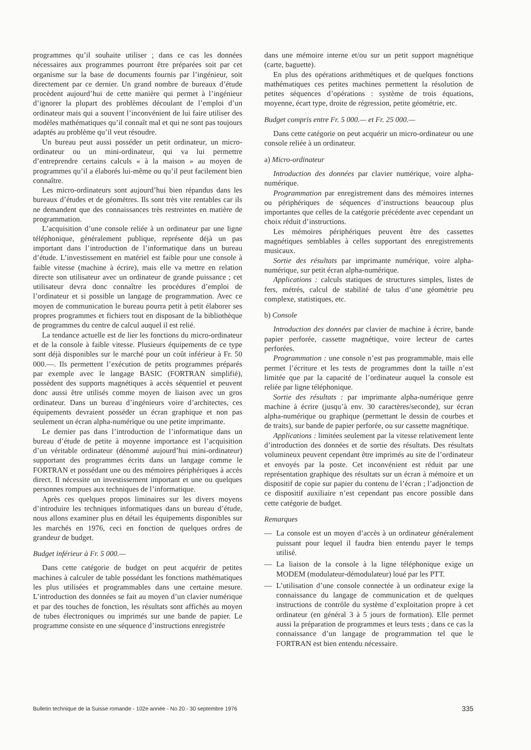programmes qu’il souhaite utiliser ; dans ce cas les données nécessaires aux programmes pourront être préparées soit par cet organisme sur la base de documents fournis par l’ingénieur, soit directement par ce dernier. Un grand nombre de bureaux d’étude procèdent aujourd’hui de cette manière qui permet à l’ingénieur d’ignorer la plupart des problèmes découlant de l’emploi d’un ordinateur mais qui a souvent l’inconvénient de lui faire utiliser des modèles mathématiques qu’il connaît mal et qui ne sont pas toujours adaptés au problème qu’il veut résoudre.
Un bureau peut aussi posséder un petit ordinateur, un micro-ordinateur ou un mini-ordinateur, qui va lui permettre d’entreprendre certains calculs « à la maison » au moyen de programmes qu’il a élaborés lui-même ou qu’il peut facilement bien connaître.
Les micro-ordinateurs sont aujourd’hui bien répandus dans les bureaux d’études et de géomètres. Ils sont très vite rentables car ils ne demandent que des connaissances très restreintes en matière de programmation.
L’acquisition d’une console reliée à un ordinateur par une ligne téléphonique, généralement publique, représente déjà un pas important dans l’introduction de l’informatique dans un bureau d’étude. L’investissement en matériel est faible pour une console à faible vitesse (machine à écrire), mais elle va mettre en relation directe son utilisateur avec un ordinateur de grande puissance ; cet utilisateur devra donc connaître les procédures d’emploi de l’ordinateur et si possible un langage de programmation. Avec ce moyen de communication le bureau pourra petit à petit élaborer ses propres programmes et fichiers tout en disposant de la bibliothèque de programmes du centre de calcul auquel il est relié.
La tendance actuelle est de lier les fonctions du micro-ordinateur et de la console à faible vitesse. Plusieurs équipements de ce type sont déjà disponibles sur le marché pour un coût inférieur à Fr. 50 000.—. Ils permettent l’exécution de petits programmes préparés par exemple avec le langage BASIC (FORTRAN simplifié), possèdent des supports magnétiques à accès séquentiel et peuvent donc aussi être utilisés comme moyen de liaison avec un gros ordinateur. Dans un bureau d’ingénieurs voire d’architectes, ces équipements devraient posséder un écran graphique et non pas seulement un écran alpha-numérique ou une petite imprimante.
Le dernier pas dans l’introduction de l’informatique dans un bureau d’étude de petite à moyenne importance est l’acquisition d’un véritable ordinateur (dénommé aujourd’hui mini-ordinateur) supportant des programmes écrits dans un langage comme le FORTRAN et possédant une ou des mémoires périphériques à accès direct. Il nécessite un investissement important et une ou quelques personnes rompues aux techniques de l’informatique.
Après ces quelques propos liminaires sur les divers moyens d’introduire les techniques informatiques dans un bureau d’étude, nous allons examiner plus en détail les équipements disponibles sur les marchés en 1976, ceci en fonction de quelques ordres de grandeur de budget.
Budget inférieur à Fr. 5 000.—
Dans cette catégorie de budget on peut acquérir de petites machines à calculer de table possédant les fonctions mathématiques les plus utilisées et programmables dans une certaine mesure. L’introduction des données se fait au moyen d’un clavier numérique et par des touches de fonction, les résultats sont affichés au moyen de tubes électroniques ou imprimés sur une bande de papier. Le programme consiste en une séquence d’instructions enregistrée
dans une mémoire interne et/ou sur un petit support magnétique (carte, baguette).
En plus des opérations arithmétiques et de quelques fonctions mathématiques ces petites machines permettent la résolution de petites séquences d’opérations : système de trois équations, moyenne, écart type, droite de régression, petite géométrie, etc.
Budget compris entre Fr. 5 000.— et Fr. 25 000.—
Dans cette catégorie on peut acquérir un micro-ordinateur ou une console reliée à un ordinateur.
a) Micro-ordinateur
Introduction des données par clavier numérique, voire alpha-numérique.
Programmation par enregistrement dans des mémoires internes ou périphériques de séquences d’instructions beaucoup plus importantes que celles de la catégorie précédente avec cependant un choix réduit d’instructions.
Les mémoires périphériques peuvent être des cassettes magnétiques semblables à celles supportant des enregistrements musicaux.
Sortie des résultats par imprimante numérique, voire alpha-numérique, sur petit écran alpha-numérique.
Applications : calculs statiques de structures simples, listes de fers, métrés, calcul de stabilité de talus d’une géométrie peu complexe, statistiques, etc.
b) Console
Introduction des données par clavier de machine à écrire, bande papier perforée, cassette magnétique, voire lecteur de cartes perforées.
Programmation : une console n’est pas programmable, mais elle permet l’écriture et les tests de programmes dont la taille n’est limitée que par la capacité de l’ordinateur auquel la console est reliée par ligne téléphonique.
Sortie des résultats : par imprimante alpha-numérique genre machine à écrire (jusqu’à env. 30 caractères/seconde), sur écran alpha-numérique ou graphique (permettant le dessin de courbes et de traits), sur bande de papier perforée, ou sur cassette magnétique.
Applications : limitées seulement par la vitesse relativement lente d’introduction des données et de sortie des résultats. Des résultats volumineux peuvent cependant être imprimés au site de l’ordinateur et envoyés par la poste. Cet inconvénient est réduit par une représentation graphique des résultats sur un écran à mémoire et un dispositif de copie sur papier du contenu de l’écran ; l’adjonction de ce dispositif auxiliaire n’est cependant pas encore possible dans cette catégorie de budget.
Remarques
— La console est un moyen d’accès à un ordinateur généralement puissant pour lequel il faudra bien entendu payer le temps utilisé.
— La liaison de la console à la ligne téléphonique exige un MODEM (modulateur-démodulateur) loué par les PTT.
— L’utilisation d’une console connectée à un ordinateur exige la connaissance du langage de communication et de quelques instructions de contrôle du système d’exploitation propre à cet ordinateur (en général 3 à 5 jours de formation). Elle permet aussi la préparation de programmes et leurs tests ; dans ce cas la connaissance d’un langage de programmation tel que le FORTRAN est bien entendu nécessaire.
Bulletin technique de la Suisse romande - 102e année - No 20 - 30 septembre 1976 335